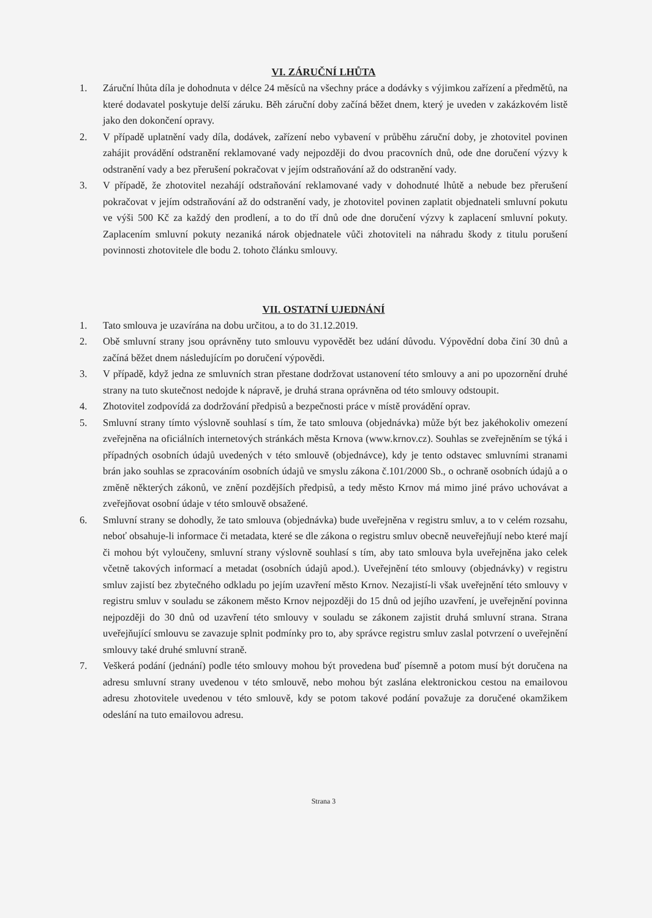VI. ZÁRUČNÍ LHŮTA
1. Záruční lhůta díla je dohodnuta v délce 24 měsíců na všechny práce a dodávky s výjimkou zařízení a předmětů, na které dodavatel poskytuje delší záruku. Běh záruční doby začíná běžet dnem, který je uveden v zakázkovém listě jako den dokončení opravy.
2. V případě uplatnění vady díla, dodávek, zařízení nebo vybavení v průběhu záruční doby, je zhotovitel povinen zahájit provádění odstranění reklamované vady nejpozději do dvou pracovních dnů, ode dne doručení výzvy k odstranění vady a bez přerušení pokračovat v jejím odstraňování až do odstranění vady.
3. V případě, že zhotovitel nezahájí odstraňování reklamované vady v dohodnuté lhůtě a nebude bez přerušení pokračovat v jejím odstraňování až do odstranění vady, je zhotovitel povinen zaplatit objednateli smluvní pokutu ve výši 500 Kč za každý den prodlení, a to do tří dnů ode dne doručení výzvy k zaplacení smluvní pokuty. Zaplacením smluvní pokuty nezaniká nárok objednatele vůči zhotoviteli na náhradu škody z titulu porušení povinnosti zhotovitele dle bodu 2. tohoto článku smlouvy.
VII. OSTATNÍ UJEDNÁNÍ
1. Tato smlouva je uzavírána na dobu určitou, a to do 31.12.2019.
2. Obě smluvní strany jsou oprávněny tuto smlouvu vypovědět bez udání důvodu. Výpovědní doba činí 30 dnů a začíná běžet dnem následujícím po doručení výpovědi.
3. V případě, když jedna ze smluvních stran přestane dodržovat ustanovení této smlouvy a ani po upozornění druhé strany na tuto skutečnost nedojde k nápravě, je druhá strana oprávněna od této smlouvy odstoupit.
4. Zhotovitel zodpovídá za dodržování předpisů a bezpečnosti práce v místě provádění oprav.
5. Smluvní strany tímto výslovně souhlasí s tím, že tato smlouva (objednávka) může být bez jakéhokoliv omezení zveřejněna na oficiálních internetových stránkách města Krnova (www.krnov.cz). Souhlas se zveřejněním se týká i případných osobních údajů uvedených v této smlouvě (objednávce), kdy je tento odstavec smluvními stranami brán jako souhlas se zpracováním osobních údajů ve smyslu zákona č.101/2000 Sb., o ochraně osobních údajů a o změně některých zákonů, ve znění pozdějších předpisů, a tedy město Krnov má mimo jiné právo uchovávat a zveřejňovat osobní údaje v této smlouvě obsažené.
6. Smluvní strany se dohodly, že tato smlouva (objednávka) bude uveřejněna v registru smluv, a to v celém rozsahu, neboť obsahuje-li informace či metadata, které se dle zákona o registru smluv obecně neuveřejňují nebo které mají či mohou být vyloučeny, smluvní strany výslovně souhlasí s tím, aby tato smlouva byla uveřejněna jako celek včetně takových informací a metadat (osobních údajů apod.). Uveřejnění této smlouvy (objednávky) v registru smluv zajistí bez zbytečného odkladu po jejím uzavření město Krnov. Nezajistí-li však uveřejnění této smlouvy v registru smluv v souladu se zákonem město Krnov nejpozději do 15 dnů od jejího uzavření, je uveřejnění povinna nejpozději do 30 dnů od uzavření této smlouvy v souladu se zákonem zajistit druhá smluvní strana. Strana uveřejňující smlouvu se zavazuje splnit podmínky pro to, aby správce registru smluv zaslal potvrzení o uveřejnění smlouvy také druhé smluvní straně.
7. Veškerá podání (jednání) podle této smlouvy mohou být provedena buď písemně a potom musí být doručena na adresu smluvní strany uvedenou v této smlouvě, nebo mohou být zaslána elektronickou cestou na emailovou adresu zhotovitele uvedenou v této smlouvě, kdy se potom takové podání považuje za doručené okamžikem odeslání na tuto emailovou adresu.
Strana 3